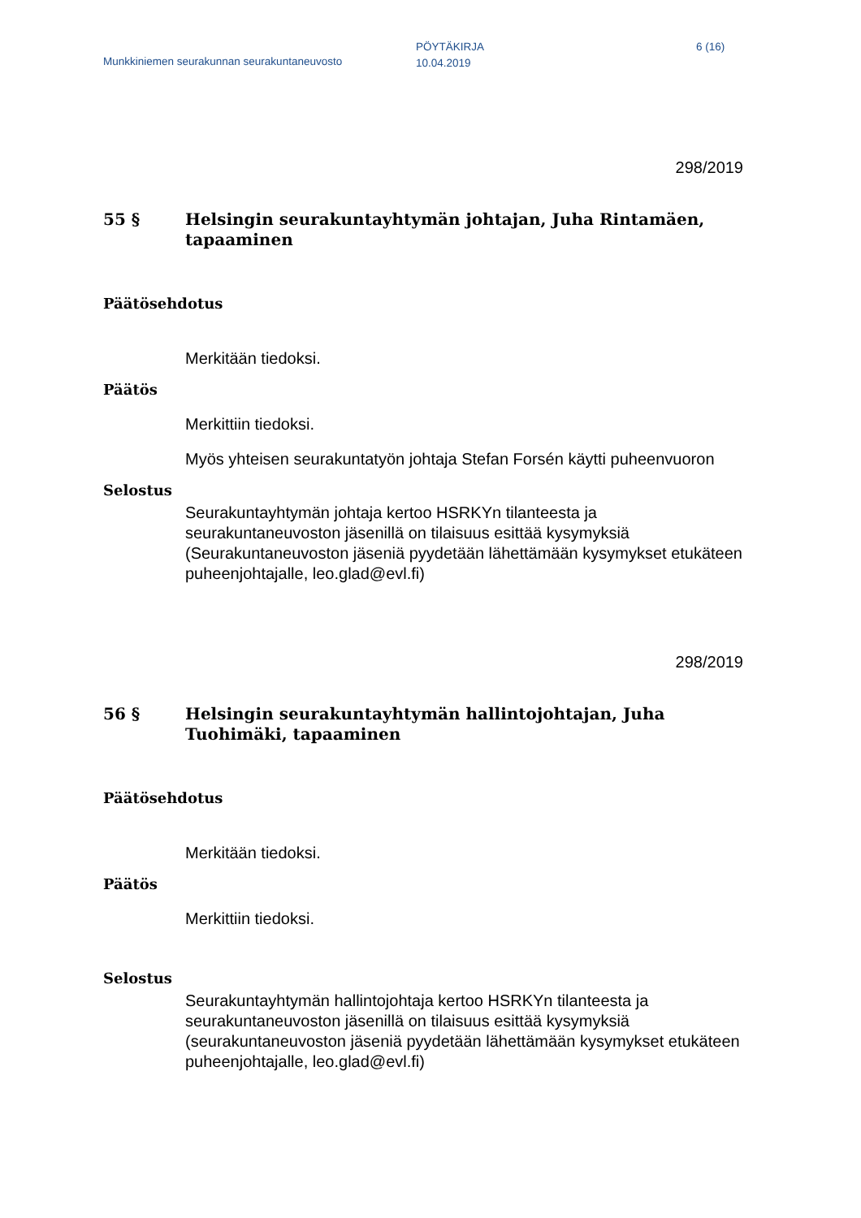Munkkiniemen seurakunnan seurakuntaneuvosto
PÖYTÄKIRJA
10.04.2019
6 (16)
298/2019
55 § Helsingin seurakuntayhtymän johtajan, Juha Rintamäen, tapaaminen
Päätösehdotus
Merkitään tiedoksi.
Päätös
Merkittiin tiedoksi.
Myös yhteisen seurakuntatyön johtaja Stefan Forsén käytti puheenvuoron
Selostus
Seurakuntayhtymän johtaja kertoo HSRKYn tilanteesta ja seurakuntaneuvoston jäsenillä on tilaisuus esittää kysymyksiä (Seurakuntaneuvoston jäseniä pyydetään lähettämään kysymykset etukäteen puheenjohtajalle, leo.glad@evl.fi)
298/2019
56 § Helsingin seurakuntayhtymän hallintojohtajan, Juha Tuohimäki, tapaaminen
Päätösehdotus
Merkitään tiedoksi.
Päätös
Merkittiin tiedoksi.
Selostus
Seurakuntayhtymän hallintojohtaja kertoo HSRKYn tilanteesta ja seurakuntaneuvoston jäsenillä on tilaisuus esittää kysymyksiä (seurakuntaneuvoston jäseniä pyydetään lähettämään kysymykset etukäteen puheenjohtajalle, leo.glad@evl.fi)